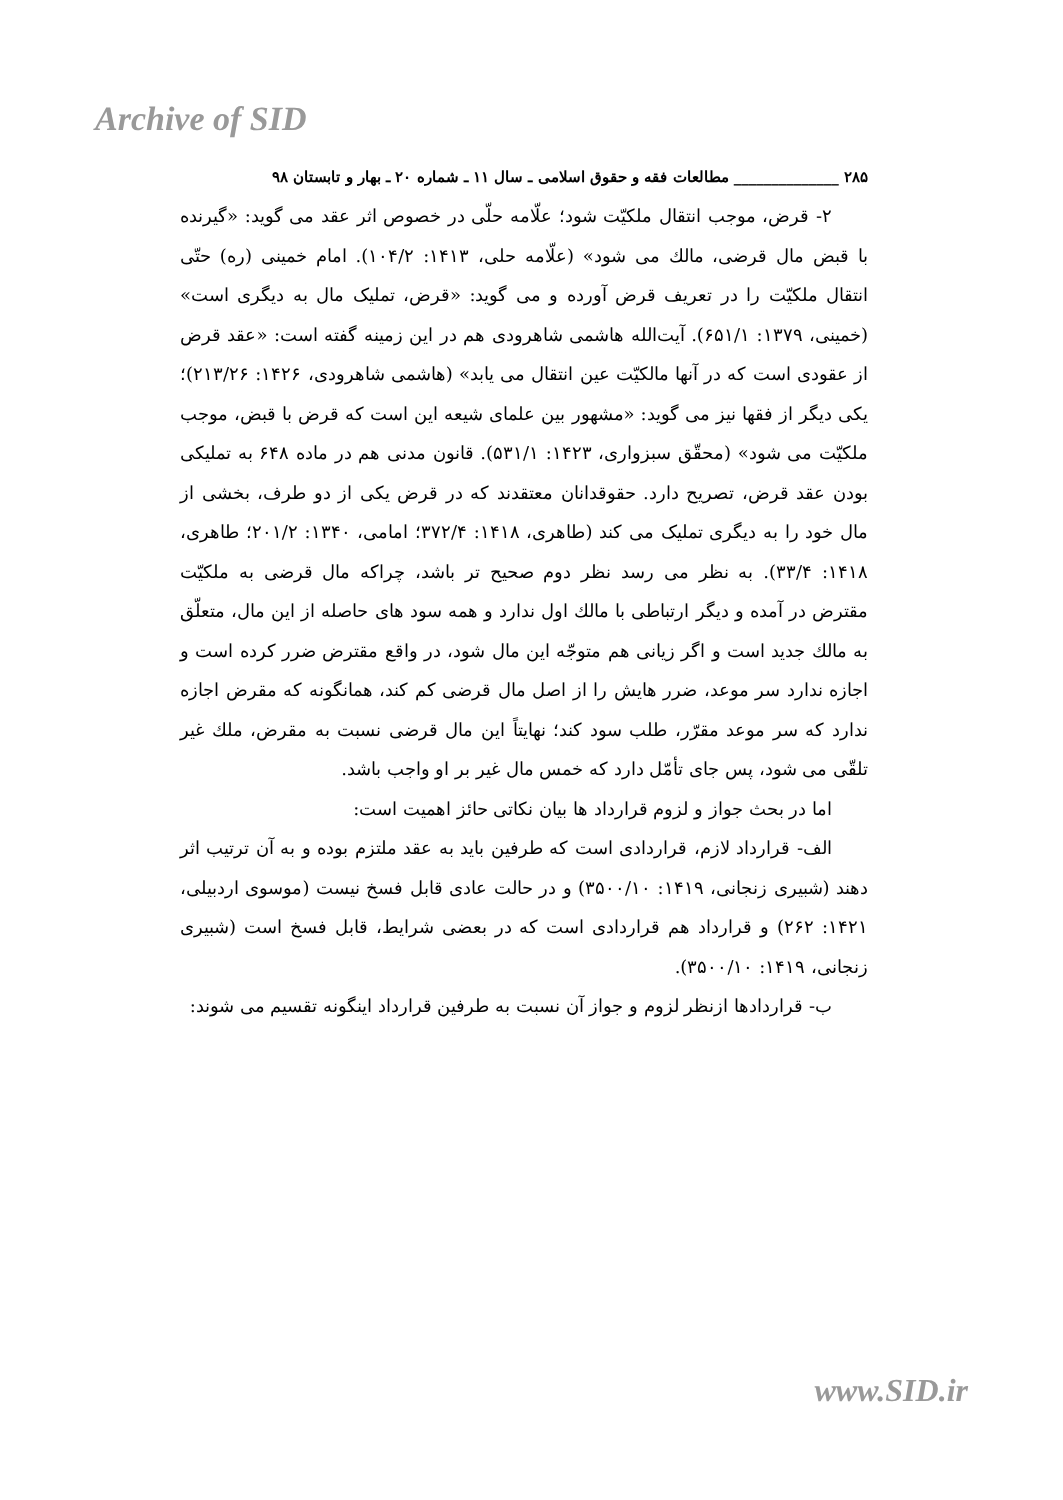Archive of SID
۲۸۵ ______________ مطالعات فقه و حقوق اسلامی ـ سال ۱۱ ـ شماره ۲۰ ـ بهار و تابستان ۹۸
۲- قرض، موجب انتقال ملکیّت شود؛ علّامه حلّی در خصوص اثر عقد می گوید: «گیرنده با قبض مال قرضی، مالك می شود» (علّامه حلی، ۱۴۱۳: ۱۰۴/۲). امام خمینی (ره) حتّی انتقال ملکیّت را در تعریف قرض آورده و می گوید: «قرض، تملیک مال به دیگری است» (خمینی، ۱۳۷۹: ۶۵۱/۱). آیت‌الله هاشمی شاهرودی هم در این زمینه گفته است: «عقد قرض از عقودی است که در آنها مالکیّت عین انتقال می یابد» (هاشمی شاهرودی، ۱۴۲۶: ۲۱۳/۲۶)؛ یکی دیگر از فقها نیز می گوید: «مشهور بین علمای شیعه این است که قرض با قبض، موجب ملکیّت می شود» (محقّق سبزواری، ۱۴۲۳: ۵۳۱/۱). قانون مدنی هم در ماده ۶۴۸ به تملیکی بودن عقد قرض، تصریح دارد. حقوقدانان معتقدند که در قرض یکی از دو طرف، بخشی از مال خود را به دیگری تملیک می کند (طاهری، ۱۴۱۸: ۳۷۲/۴؛ امامی، ۱۳۴۰: ۲۰۱/۲؛ طاهری، ۱۴۱۸: ۳۳/۴). به نظر می رسد نظر دوم صحیح تر باشد، چراکه مال قرضی به ملکیّت مقترض در آمده و دیگر ارتباطی با مالك اول ندارد و همه سود های حاصله از این مال، متعلّق به مالك جدید است و اگر زیانی هم متوجّه این مال شود، در واقع مقترض ضرر کرده است و اجازه ندارد سر موعد، ضرر هایش را از اصل مال قرضی کم کند، همانگونه که مقرض اجازه ندارد که سر موعد مقرّر، طلب سود کند؛ نهایتاً این مال قرضی نسبت به مقرض، ملك غیر تلقّی می شود، پس جای تأمّل دارد که خمس مال غیر بر او واجب باشد.
اما در بحث جواز و لزوم قرارداد ها بیان نکاتی حائز اهمیت است:
الف- قرارداد لازم، قراردادی است که طرفین باید به عقد ملتزم بوده و به آن ترتیب اثر دهند (شبیری زنجانی، ۱۴۱۹: ۳۵۰۰/۱۰) و در حالت عادی قابل فسخ نیست (موسوی اردبیلی، ۱۴۲۱: ۲۶۲) و قرارداد هم قراردادی است که در بعضی شرایط، قابل فسخ است (شبیری زنجانی، ۱۴۱۹: ۳۵۰۰/۱۰).
ب- قراردادها ازنظر لزوم و جواز آن نسبت به طرفین قرارداد اینگونه تقسیم می شوند:
www.SID.ir